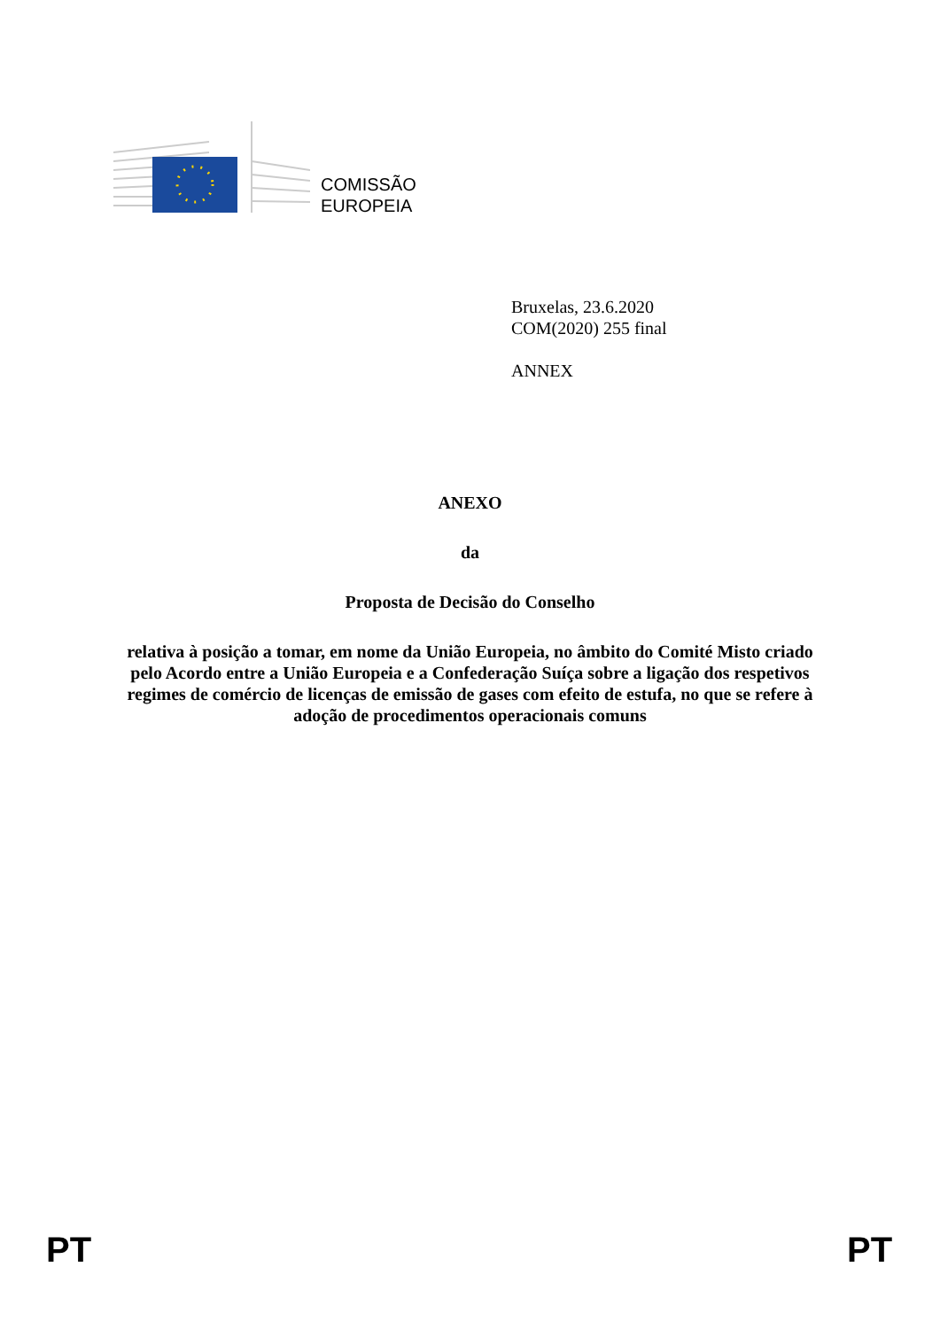COMISSÃO
EUROPEIA
Bruxelas, 23.6.2020
COM(2020) 255 final
ANNEX
ANEXO
da
Proposta de Decisão do Conselho
relativa à posição a tomar, em nome da União Europeia, no âmbito do Comité Misto criado pelo Acordo entre a União Europeia e a Confederação Suíça sobre a ligação dos respetivos regimes de comércio de licenças de emissão de gases com efeito de estufa, no que se refere à adoção de procedimentos operacionais comuns
PT PT